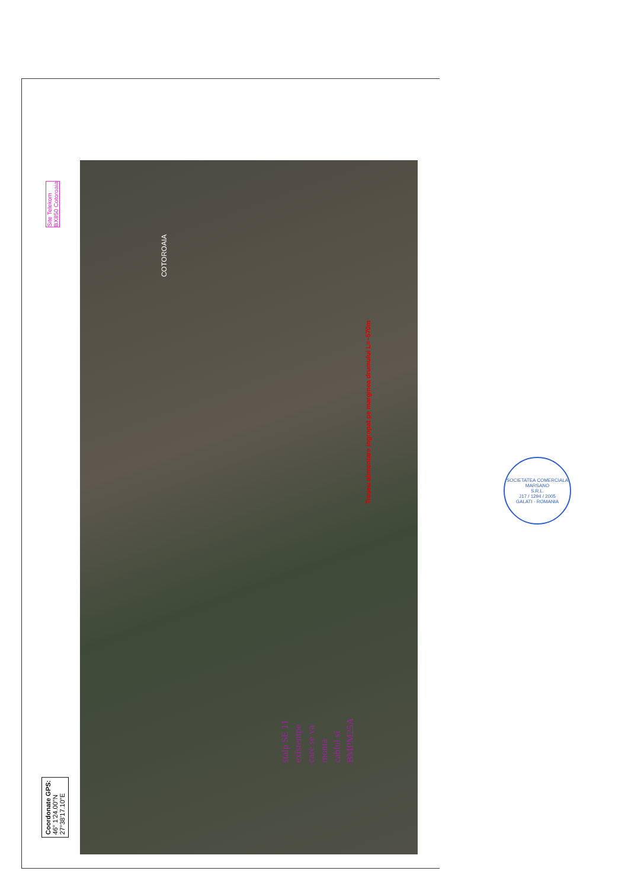Site Telekom
BX850 Cotoroaia
COTOROAIA
Traseu alimentare ingropat pe marginea drumului L=~570m
Coordonate GPS:
46° 1'24.00"N
27°38'17.10"E
stalp SE 11
existentpe
care se va
monta
cablul si
BMPM25A
SOCIETATEA COMERCIALA
MARSANO
S.R.L.
J17 / 1294 / 2005
GALATI - ROMANIA